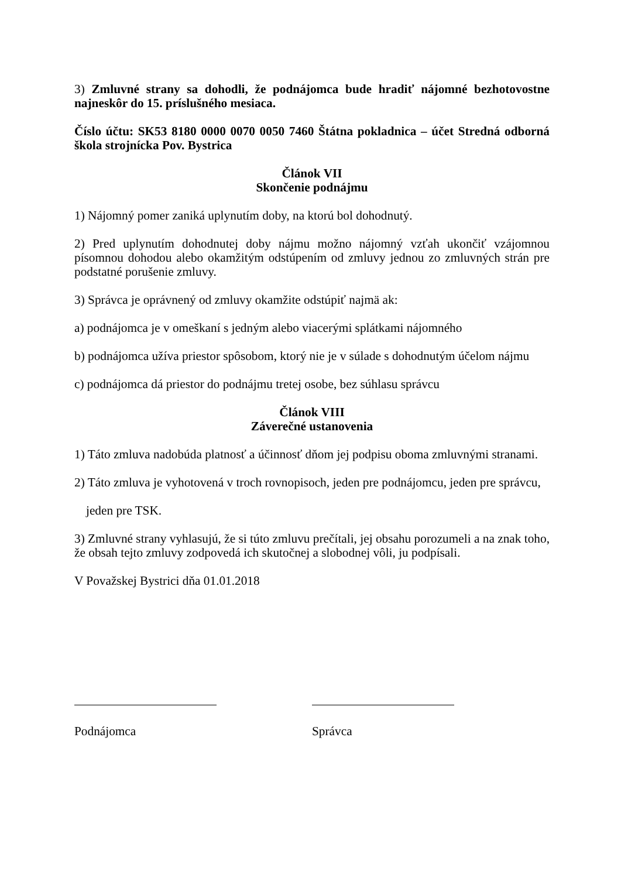3) Zmluvné strany sa dohodli, že podnájomca bude hradiť nájomné bezhotovostne najneskôr do 15. príslušného mesiaca.
Číslo účtu: SK53 8180 0000 0070 0050 7460 Štátna pokladnica – účet Stredná odborná škola strojnícka Pov. Bystrica
Článok VII
Skončenie podnájmu
1) Nájomný pomer zaniká uplynutím doby, na ktorú bol dohodnutý.
2) Pred uplynutím dohodnutej doby nájmu možno nájomný vzťah ukončiť vzájomnou písomnou dohodou alebo okamžitým odstúpením od zmluvy jednou zo zmluvných strán pre podstatné porušenie zmluvy.
3) Správca je oprávnený od zmluvy okamžite odstúpiť najmä ak:
a) podnájomca je v omeškaní s jedným alebo viacerými splátkami nájomného
b) podnájomca užíva priestor spôsobom, ktorý nie je v súlade s dohodnutým účelom nájmu
c) podnájomca dá priestor do podnájmu tretej osobe, bez súhlasu správcu
Článok VIII
Záverečné ustanovenia
1) Táto zmluva nadobúda platnosť a účinnosť dňom jej podpisu oboma zmluvnými stranami.
2) Táto zmluva je vyhotovená v troch rovnopisoch, jeden pre podnájomcu, jeden pre správcu,
jeden pre TSK.
3) Zmluvné strany vyhlasujú, že si túto zmluvu prečítali, jej obsahu porozumeli a na znak toho, že obsah tejto zmluvy zodpovedá ich skutočnej a slobodnej vôli, ju podpísali.
V Považskej Bystrici dňa 01.01.2018
Podnájomca Správca